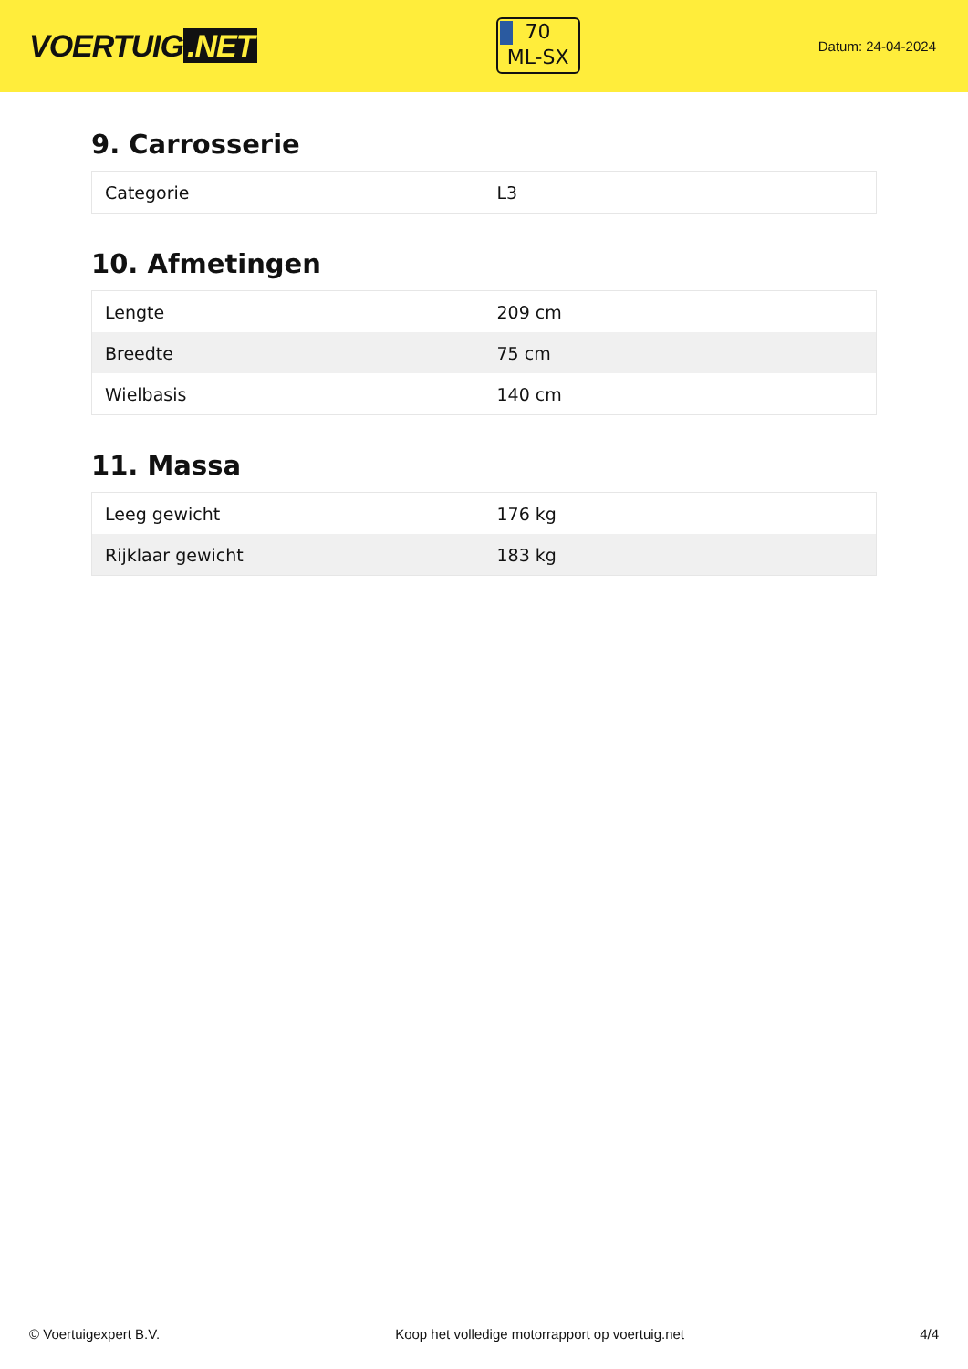VOERTUIG.NET
70
ML-SX
Datum: 24-04-2024
9. Carrosserie
| Categorie | L3 |
10. Afmetingen
| Lengte | 209 cm |
| Breedte | 75 cm |
| Wielbasis | 140 cm |
11. Massa
| Leeg gewicht | 176 kg |
| Rijklaar gewicht | 183 kg |
© Voertuigexpert B.V. Koop het volledige motorrapport op voertuig.net 4/4